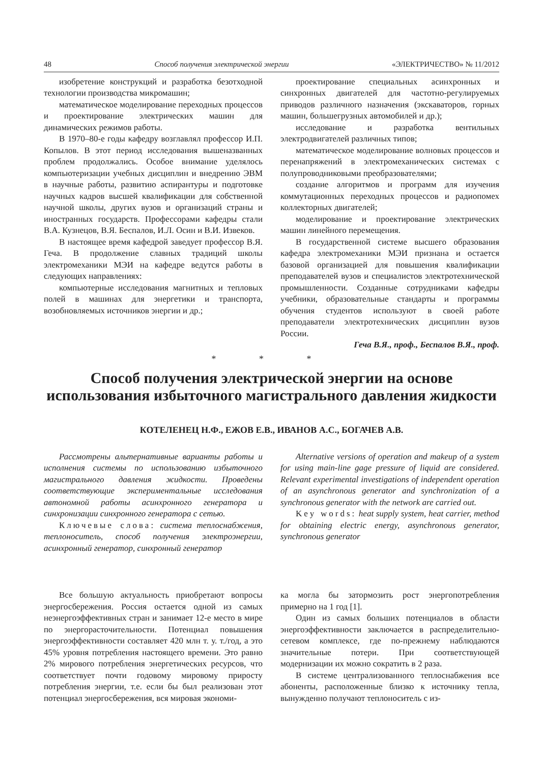48 Способ получения электрической энергии «ЭЛЕКТРИЧЕСТВО» № 11/2012
изобретение конструкций и разработка безотходной технологии производства микромашин;
математическое моделирование переходных процессов и проектирование электрических машин для динамических режимов работы.
В 1970–80-е годы кафедру возглавлял профессор И.П. Копылов. В этот период исследования вышеназванных проблем продолжались. Особое внимание уделялось компьютеризации учебных дисциплин и внедрению ЭВМ в научные работы, развитию аспирантуры и подготовке научных кадров высшей квалификации для собственной научной школы, других вузов и организаций страны и иностранных государств. Профессорами кафедры стали В.А. Кузнецов, В.Я. Беспалов, И.Л. Осин и В.И. Извеков.
В настоящее время кафедрой заведует профессор В.Я. Геча. В продолжение славных традиций школы электромеханики МЭИ на кафедре ведутся работы в следующих направлениях:
компьютерные исследования магнитных и тепловых полей в машинах для энергетики и транспорта, возобновляемых источников энергии и др.;
проектирование специальных асинхронных и синхронных двигателей для частотно-регулируемых приводов различного назначения (экскаваторов, горных машин, большегрузных автомобилей и др.);
исследование и разработка вентильных электродвигателей различных типов;
математическое моделирование волновых процессов и перенапряжений в электромеханических системах с полупроводниковыми преобразователями;
создание алгоритмов и программ для изучения коммутационных переходных процессов и радиопомех коллекторных двигателей;
моделирование и проектирование электрических машин линейного перемещения.
В государственной системе высшего образования кафедра электромеханики МЭИ признана и остается базовой организацией для повышения квалификации преподавателей вузов и специалистов электротехнической промышленности. Созданные сотрудниками кафедры учебники, образовательные стандарты и программы обучения студентов используют в своей работе преподаватели электротехнических дисциплин вузов России.
Геча В.Я., проф., Беспалов В.Я., проф.
* * *
Способ получения электрической энергии на основе использования избыточного магистрального давления жидкости
КОТЕЛЕНЕЦ Н.Ф., ЕЖОВ Е.В., ИВАНОВ А.С., БОГАЧЕВ А.В.
Рассмотрены альтернативные варианты работы и исполнения системы по использованию избыточного магистрального давления жидкости. Проведены соответствующие экспериментальные исследования автономной работы асинхронного генератора и синхронизации синхронного генератора с сетью.
Ключевые слова: система теплоснабжения, теплоноситель, способ получения электроэнергии, асинхронный генератор, синхронный генератор
Alternative versions of operation and makeup of a system for using main-line gage pressure of liquid are considered. Relevant experimental investigations of independent operation of an asynchronous generator and synchronization of a synchronous generator with the network are carried out.
Key words: heat supply system, heat carrier, method for obtaining electric energy, asynchronous generator, synchronous generator
Все большую актуальность приобретают вопросы энергосбережения. Россия остается одной из самых неэнергоэффективных стран и занимает 12-е место в мире по энергорасточительности. Потенциал повышения энергоэффективности составляет 420 млн т. у. т./год, а это 45% уровня потребления настоящего времени. Это равно 2% мирового потребления энергетических ресурсов, что соответствует почти годовому мировому приросту потребления энергии, т.е. если бы был реализован этот потенциал энергосбережения, вся мировая экономи-
ка могла бы затормозить рост энергопотребления примерно на 1 год [1].
Один из самых больших потенциалов в области энергоэффективности заключается в распределительно-сетевом комплексе, где по-прежнему наблюдаются значительные потери. При соответствующей модернизации их можно сократить в 2 раза.
В системе централизованного теплоснабжения все абоненты, расположенные близко к источнику тепла, вынужденно получают теплоноситель с из-